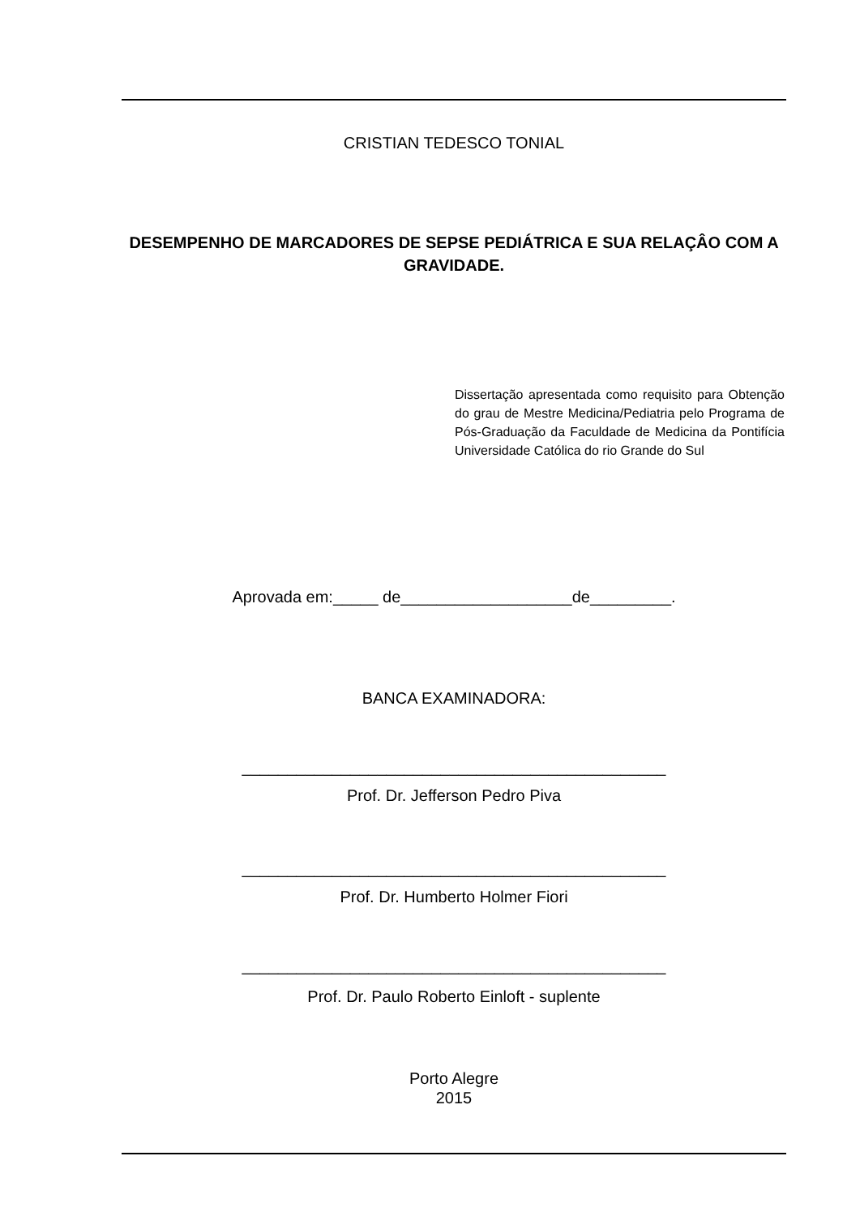CRISTIAN TEDESCO TONIAL
DESEMPENHO DE MARCADORES DE SEPSE PEDIÁTRICA E SUA RELAÇÂO COM A GRAVIDADE.
Dissertação apresentada como requisito para Obtenção do grau de Mestre Medicina/Pediatria pelo Programa de Pós-Graduação da Faculdade de Medicina da Pontifícia Universidade Católica do rio Grande do Sul
Aprovada em:_____ de___________________de_________.
BANCA EXAMINADORA:
_______________________________________________
Prof. Dr. Jefferson Pedro Piva
_______________________________________________
Prof. Dr. Humberto Holmer Fiori
_______________________________________________
Prof. Dr. Paulo Roberto Einloft - suplente
Porto Alegre
2015